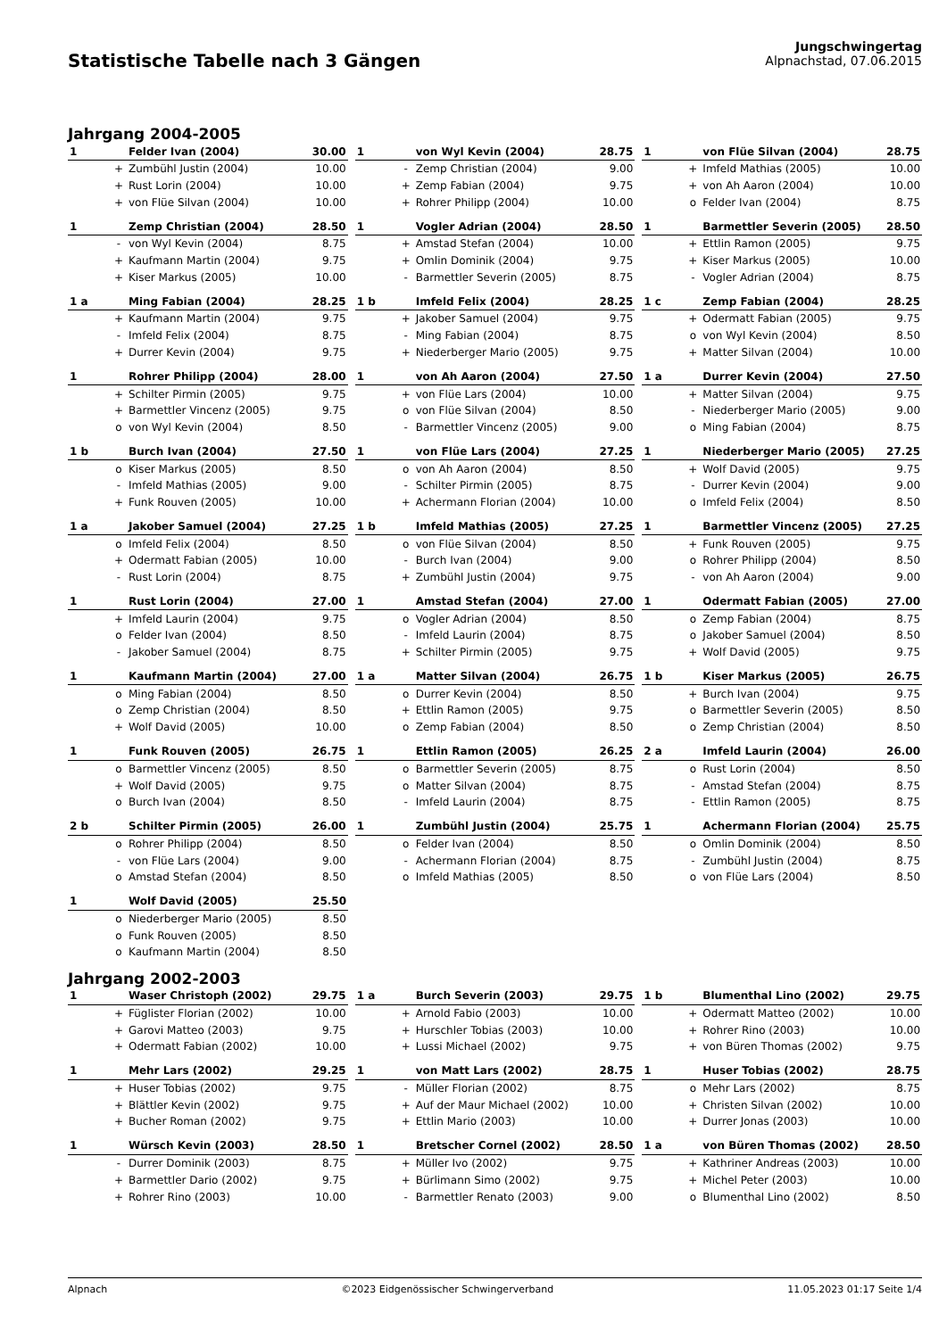Statistische Tabelle nach 3 Gängen
Jungschwingertag
Alpnachstad, 07.06.2015
Jahrgang 2004-2005
| 1 | | Felder Ivan (2004) | 30.00 |
| | + | Zumbühl Justin (2004) | 10.00 |
| | + | Rust Lorin (2004) | 10.00 |
| | + | von Flüe Silvan (2004) | 10.00 |
| 1 | | von Wyl Kevin (2004) | 28.75 |
| | - | Zemp Christian (2004) | 9.00 |
| | + | Zemp Fabian (2004) | 9.75 |
| | + | Rohrer Philipp (2004) | 10.00 |
| 1 | | von Flüe Silvan (2004) | 28.75 |
| | + | Imfeld Mathias (2005) | 10.00 |
| | + | von Ah Aaron (2004) | 10.00 |
| | o | Felder Ivan (2004) | 8.75 |
| 1 | | Zemp Christian (2004) | 28.50 |
| | - | von Wyl Kevin (2004) | 8.75 |
| | + | Kaufmann Martin (2004) | 9.75 |
| | + | Kiser Markus (2005) | 10.00 |
| 1 | | Vogler Adrian (2004) | 28.50 |
| | + | Amstad Stefan (2004) | 10.00 |
| | + | Omlin Dominik (2004) | 9.75 |
| | - | Barmettler Severin (2005) | 8.75 |
| 1 | | Barmettler Severin (2005) | 28.50 |
| | + | Ettlin Ramon (2005) | 9.75 |
| | + | Kiser Markus (2005) | 10.00 |
| | - | Vogler Adrian (2004) | 8.75 |
| 1 a | | Ming Fabian (2004) | 28.25 |
| | + | Kaufmann Martin (2004) | 9.75 |
| | - | Imfeld Felix (2004) | 8.75 |
| | + | Durrer Kevin (2004) | 9.75 |
| 1 b | | Imfeld Felix (2004) | 28.25 |
| | + | Jakober Samuel (2004) | 9.75 |
| | - | Ming Fabian (2004) | 8.75 |
| | + | Niederberger Mario (2005) | 9.75 |
| 1 c | | Zemp Fabian (2004) | 28.25 |
| | + | Odermatt Fabian (2005) | 9.75 |
| | o | von Wyl Kevin (2004) | 8.50 |
| | + | Matter Silvan (2004) | 10.00 |
| 1 | | Rohrer Philipp (2004) | 28.00 |
| | + | Schilter Pirmin (2005) | 9.75 |
| | + | Barmettler Vincenz (2005) | 9.75 |
| | o | von Wyl Kevin (2004) | 8.50 |
| 1 | | von Ah Aaron (2004) | 27.50 |
| | + | von Flüe Lars (2004) | 10.00 |
| | o | von Flüe Silvan (2004) | 8.50 |
| | - | Barmettler Vincenz (2005) | 9.00 |
| 1 a | | Durrer Kevin (2004) | 27.50 |
| | + | Matter Silvan (2004) | 9.75 |
| | - | Niederberger Mario (2005) | 9.00 |
| | o | Ming Fabian (2004) | 8.75 |
| 1 b | | Burch Ivan (2004) | 27.50 |
| | o | Kiser Markus (2005) | 8.50 |
| | - | Imfeld Mathias (2005) | 9.00 |
| | + | Funk Rouven (2005) | 10.00 |
| 1 | | von Flüe Lars (2004) | 27.25 |
| | o | von Ah Aaron (2004) | 8.50 |
| | - | Schilter Pirmin (2005) | 8.75 |
| | + | Achermann Florian (2004) | 10.00 |
| 1 | | Niederberger Mario (2005) | 27.25 |
| | + | Wolf David (2005) | 9.75 |
| | - | Durrer Kevin (2004) | 9.00 |
| | o | Imfeld Felix (2004) | 8.50 |
| 1 a | | Jakober Samuel (2004) | 27.25 |
| | o | Imfeld Felix (2004) | 8.50 |
| | + | Odermatt Fabian (2005) | 10.00 |
| | - | Rust Lorin (2004) | 8.75 |
| 1 b | | Imfeld Mathias (2005) | 27.25 |
| | o | von Flüe Silvan (2004) | 8.50 |
| | - | Burch Ivan (2004) | 9.00 |
| | + | Zumbühl Justin (2004) | 9.75 |
| 1 | | Barmettler Vincenz (2005) | 27.25 |
| | + | Funk Rouven (2005) | 9.75 |
| | o | Rohrer Philipp (2004) | 8.50 |
| | - | von Ah Aaron (2004) | 9.00 |
| 1 | | Rust Lorin (2004) | 27.00 |
| | + | Imfeld Laurin (2004) | 9.75 |
| | o | Felder Ivan (2004) | 8.50 |
| | - | Jakober Samuel (2004) | 8.75 |
| 1 | | Amstad Stefan (2004) | 27.00 |
| | o | Vogler Adrian (2004) | 8.50 |
| | - | Imfeld Laurin (2004) | 8.75 |
| | + | Schilter Pirmin (2005) | 9.75 |
| 1 | | Odermatt Fabian (2005) | 27.00 |
| | o | Zemp Fabian (2004) | 8.75 |
| | o | Jakober Samuel (2004) | 8.50 |
| | + | Wolf David (2005) | 9.75 |
| 1 | | Kaufmann Martin (2004) | 27.00 |
| | o | Ming Fabian (2004) | 8.50 |
| | o | Zemp Christian (2004) | 8.50 |
| | + | Wolf David (2005) | 10.00 |
| 1 a | | Matter Silvan (2004) | 26.75 |
| | o | Durrer Kevin (2004) | 8.50 |
| | + | Ettlin Ramon (2005) | 9.75 |
| | o | Zemp Fabian (2004) | 8.50 |
| 1 b | | Kiser Markus (2005) | 26.75 |
| | + | Burch Ivan (2004) | 9.75 |
| | o | Barmettler Severin (2005) | 8.50 |
| | o | Zemp Christian (2004) | 8.50 |
| 1 | | Funk Rouven (2005) | 26.75 |
| | o | Barmettler Vincenz (2005) | 8.50 |
| | + | Wolf David (2005) | 9.75 |
| | o | Burch Ivan (2004) | 8.50 |
| 1 | | Ettlin Ramon (2005) | 26.25 |
| | o | Barmettler Severin (2005) | 8.75 |
| | o | Matter Silvan (2004) | 8.75 |
| | - | Imfeld Laurin (2004) | 8.75 |
| 2 a | | Imfeld Laurin (2004) | 26.00 |
| | o | Rust Lorin (2004) | 8.50 |
| | - | Amstad Stefan (2004) | 8.75 |
| | - | Ettlin Ramon (2005) | 8.75 |
| 2 b | | Schilter Pirmin (2005) | 26.00 |
| | o | Rohrer Philipp (2004) | 8.50 |
| | - | von Flüe Lars (2004) | 9.00 |
| | o | Amstad Stefan (2004) | 8.50 |
| 1 | | Zumbühl Justin (2004) | 25.75 |
| | o | Felder Ivan (2004) | 8.50 |
| | - | Achermann Florian (2004) | 8.75 |
| | o | Imfeld Mathias (2005) | 8.50 |
| 1 | | Achermann Florian (2004) | 25.75 |
| | o | Omlin Dominik (2004) | 8.50 |
| | - | Zumbühl Justin (2004) | 8.75 |
| | o | von Flüe Lars (2004) | 8.50 |
| 1 | | Wolf David (2005) | 25.50 |
| | o | Niederberger Mario (2005) | 8.50 |
| | o | Funk Rouven (2005) | 8.50 |
| | o | Kaufmann Martin (2004) | 8.50 |
Jahrgang 2002-2003
| 1 | | Waser Christoph (2002) | 29.75 |
| | + | Füglister Florian (2002) | 10.00 |
| | + | Garovi Matteo (2003) | 9.75 |
| | + | Odermatt Fabian (2002) | 10.00 |
| 1 a | | Burch Severin (2003) | 29.75 |
| | + | Arnold Fabio (2003) | 10.00 |
| | + | Hurschler Tobias (2003) | 10.00 |
| | + | Lussi Michael (2002) | 9.75 |
| 1 b | | Blumenthal Lino (2002) | 29.75 |
| | + | Odermatt Matteo (2002) | 10.00 |
| | + | Rohrer Rino (2003) | 10.00 |
| | + | von Büren Thomas (2002) | 9.75 |
| 1 | | Mehr Lars (2002) | 29.25 |
| | + | Huser Tobias (2002) | 9.75 |
| | + | Blättler Kevin (2002) | 9.75 |
| | + | Bucher Roman (2002) | 9.75 |
| 1 | | von Matt Lars (2002) | 28.75 |
| | - | Müller Florian (2002) | 8.75 |
| | + | Auf der Maur Michael (2002) | 10.00 |
| | + | Ettlin Mario (2003) | 10.00 |
| 1 | | Huser Tobias (2002) | 28.75 |
| | o | Mehr Lars (2002) | 8.75 |
| | + | Christen Silvan (2002) | 10.00 |
| | + | Durrer Jonas (2003) | 10.00 |
| 1 | | Würsch Kevin (2003) | 28.50 |
| | - | Durrer Dominik (2003) | 8.75 |
| | + | Barmettler Dario (2002) | 9.75 |
| | + | Rohrer Rino (2003) | 10.00 |
| 1 | | Bretscher Cornel (2002) | 28.50 |
| | + | Müller Ivo (2002) | 9.75 |
| | + | Bürlimann Simo (2002) | 9.75 |
| | - | Barmettler Renato (2003) | 9.00 |
| 1 a | | von Büren Thomas (2002) | 28.50 |
| | + | Kathriner Andreas (2003) | 10.00 |
| | + | Michel Peter (2003) | 10.00 |
| | o | Blumenthal Lino (2002) | 8.50 |
Alpnach ©2023 Eidgenössischer Schwingerverband 11.05.2023 01:17 Seite 1/4